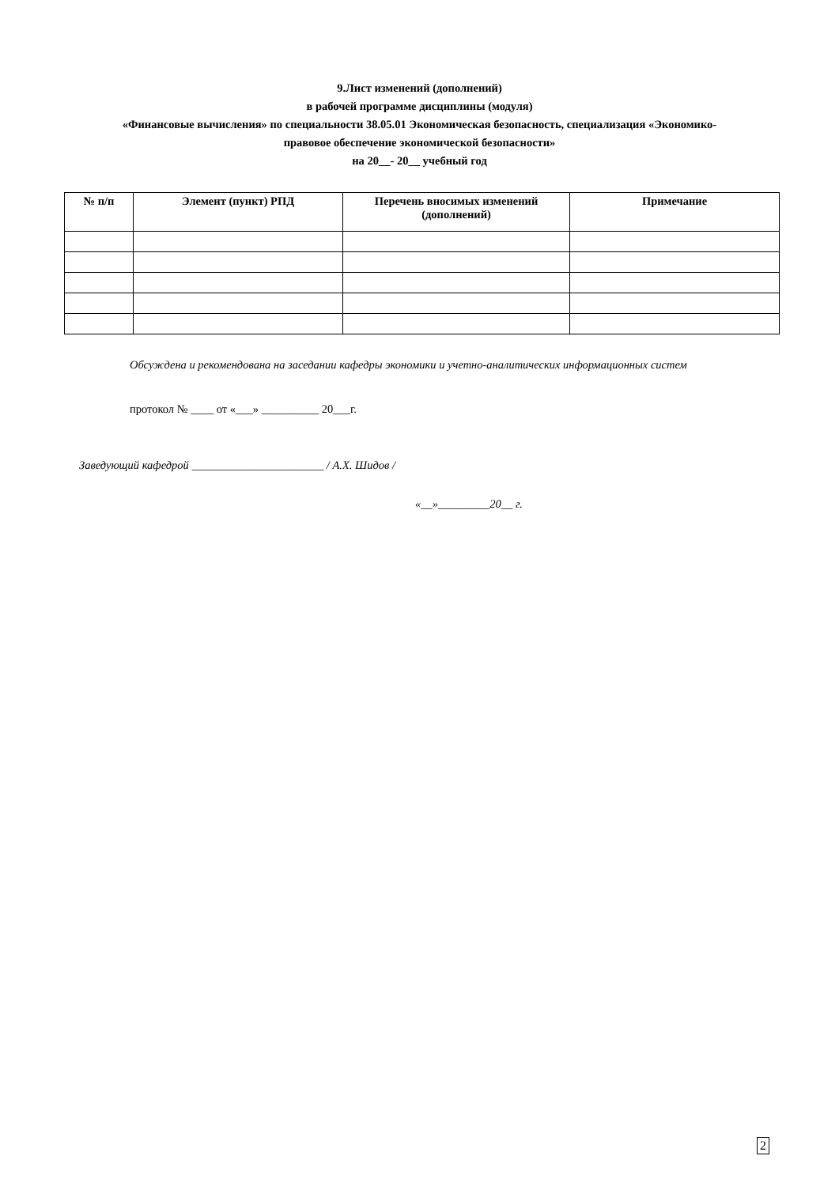9.Лист изменений (дополнений)
в рабочей программе дисциплины (модуля)
«Финансовые вычисления» по специальности 38.05.01 Экономическая безопасность, специализация «Экономико-
правовое обеспечение экономической безопасности»
на 20__- 20__ учебный год
| № п/п | Элемент (пункт) РПД | Перечень вносимых изменений (дополнений) | Примечание |
| --- | --- | --- | --- |
Обсуждена и рекомендована на заседании кафедры экономики и учетно-аналитических информационных систем
протокол № ____ от «___» __________ 20___г.
Заведующий кафедрой _______________________ / А.Х. Шидов /
«__»_________20__ г.
2